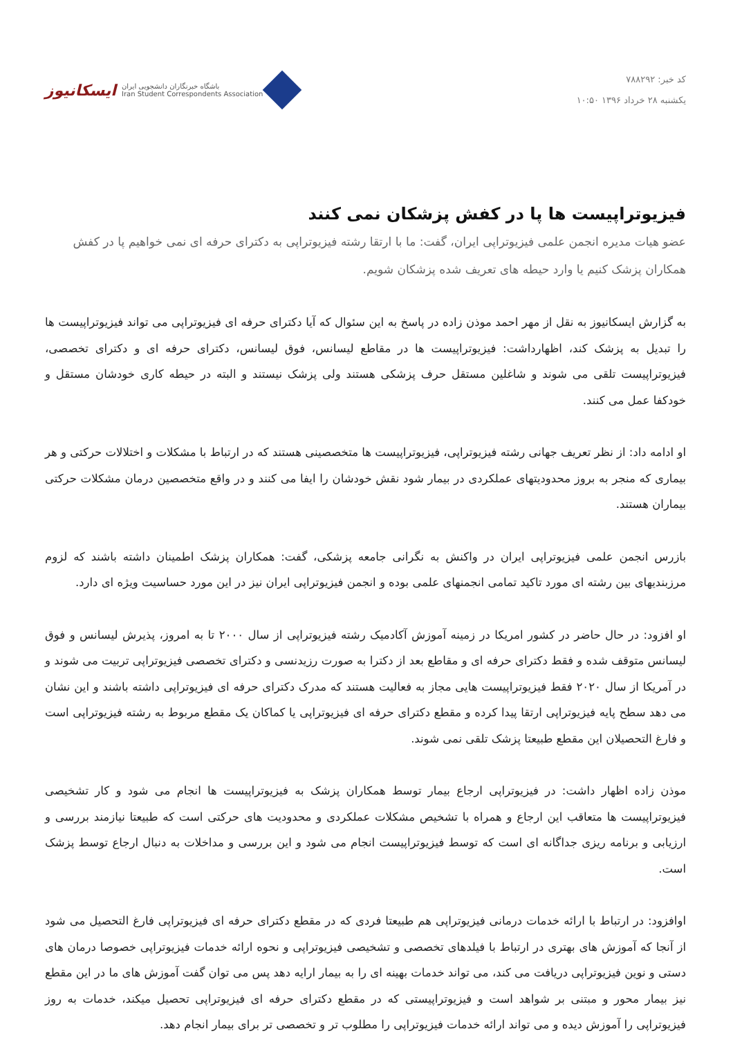کد خبر: ۷۸۸۲۹۲
یکشنبه ۲۸ خرداد ۱۳۹۶ ۱۰:۵۰
ایسکانیوز باشگاه خبرنگاران دانشجویی ایران
Iran Student Correspondents Association
فیزیوتراپیست ها پا در کفش پزشکان نمی کنند
عضو هیات مدیره انجمن علمی فیزیوتراپی ایران، گفت: ما با ارتقا رشته فیزیوتراپی به دکترای حرفه ای نمی خواهیم پا در کفش همکاران پزشک کنیم یا وارد حیطه های تعریف شده پزشکان شویم.
به گزارش ایسکانیوز به نقل از مهر احمد موذن زاده در پاسخ به این سئوال که آیا دکترای حرفه ای فیزیوتراپی می تواند فیزیوتراپیست ها را تبدیل به پزشک کند، اظهارداشت: فیزیوتراپیست ها در مقاطع لیسانس، فوق لیسانس، دکترای حرفه ای و دکترای تخصصی، فیزیوتراپیست تلقی می شوند و شاغلین مستقل حرف پزشکی هستند ولی پزشک نیستند و البته در حیطه کاری خودشان مستقل و خودکفا عمل می کنند.
او ادامه داد: از نظر تعریف جهانی رشته فیزیوتراپی، فیزیوتراپیست ها متخصصینی هستند که در ارتباط با مشکلات و اختلالات حرکتی و هر بیماری که منجر به بروز محدودیتهای عملکردی در بیمار شود نقش خودشان را ایفا می کنند و در واقع متخصصین درمان مشکلات حرکتی بیماران هستند.
بازرس انجمن علمی فیزیوتراپی ایران در واکنش به نگرانی جامعه پزشکی، گفت: همکاران پزشک اطمینان داشته باشند که لزوم مرزبندیهای بین رشته ای مورد تاکید تمامی انجمنهای علمی بوده و انجمن فیزیوتراپی ایران نیز در این مورد حساسیت ویژه ای دارد.
او افزود: در حال حاضر در کشور امریکا در زمینه آموزش آکادمیک رشته فیزیوتراپی از سال ۲۰۰۰ تا به امروز، پذیرش لیسانس و فوق لیسانس متوقف شده و فقط دکترای حرفه ای و مقاطع بعد از دکترا به صورت رزیدنسی و دکترای تخصصی فیزیوتراپی تربیت می شوند و در آمریکا از سال ۲۰۲۰ فقط فیزیوتراپیست هایی مجاز به فعالیت هستند که مدرک دکترای حرفه ای فیزیوتراپی داشته باشند و این نشان می دهد سطح پایه فیزیوتراپی ارتقا پیدا کرده و مقطع دکترای حرفه ای فیزیوتراپی یا کماکان یک مقطع مربوط به رشته فیزیوتراپی است و فارغ التحصیلان این مقطع طبیعتا پزشک تلقی نمی شوند.
موذن زاده اظهار داشت: در فیزیوتراپی ارجاع بیمار توسط همکاران پزشک به فیزیوتراپیست ها انجام می شود و کار تشخیصی فیزیوتراپیست ها متعاقب این ارجاع و همراه با تشخیص مشکلات عملکردی و محدودیت های حرکتی است که طبیعتا نیازمند بررسی و ارزیابی و برنامه ریزی جداگانه ای است که توسط فیزیوتراپیست انجام می شود و این بررسی و مداخلات به دنبال ارجاع توسط پزشک است.
اوافزود: در ارتباط با ارائه خدمات درمانی فیزیوتراپی هم طبیعتا فردی که در مقطع دکترای حرفه ای فیزیوتراپی فارغ التحصیل می شود از آنجا که آموزش های بهتری در ارتباط با فیلدهای تخصصی و تشخیصی فیزیوتراپی و نحوه ارائه خدمات فیزیوتراپی خصوصا درمان های دستی و نوین فیزیوتراپی دریافت می کند، می تواند خدمات بهینه ای را به بیمار ارایه دهد پس می توان گفت آموزش های ما در این مقطع نیز بیمار محور و مبتنی بر شواهد است و فیزیوتراپیستی که در مقطع دکترای حرفه ای فیزیوتراپی تحصیل میکند، خدمات به روز فیزیوتراپی را آموزش دیده و می تواند ارائه خدمات فیزیوتراپی را مطلوب تر و تخصصی تر برای بیمار انجام دهد.